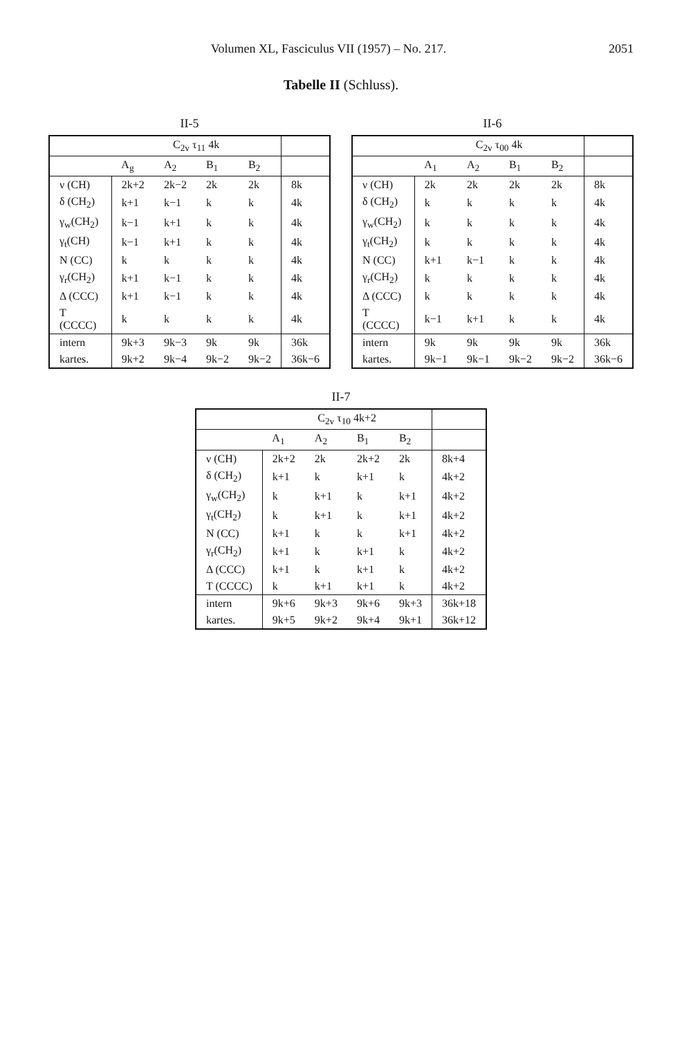Volumen XL, Fasciculus VII (1957) – No. 217. 2051
Tabelle II (Schluss).
II-5
| | C<sub>2v</sub> τ<sub>11</sub> 4k | | | | |
| --- | --- | --- | --- | --- | --- |
| | A<sub>g</sub> | A<sub>2</sub> | B<sub>1</sub> | B<sub>2</sub> | |
| ν (CH) | 2k+2 | 2k−2 | 2k | 2k | 8k |
| δ (CH<sub>2</sub>) | k+1 | k−1 | k | k | 4k |
| γ<sub>w</sub>(CH<sub>2</sub>) | k−1 | k+1 | k | k | 4k |
| γ<sub>t</sub>(CH) | k−1 | k+1 | k | k | 4k |
| N (CC) | k | k | k | k | 4k |
| γ<sub>r</sub>(CH<sub>2</sub>) | k+1 | k−1 | k | k | 4k |
| Δ (CCC) | k+1 | k−1 | k | k | 4k |
| T (CCCC) | k | k | k | k | 4k |
| intern | 9k+3 | 9k−3 | 9k | 9k | 36k |
| kartes. | 9k+2 | 9k−4 | 9k−2 | 9k−2 | 36k−6 |
II-6
| | C<sub>2v</sub> τ<sub>00</sub> 4k | | | | |
| --- | --- | --- | --- | --- | --- |
| | A<sub>1</sub> | A<sub>2</sub> | B<sub>1</sub> | B<sub>2</sub> | |
| ν (CH) | 2k | 2k | 2k | 2k | 8k |
| δ (CH<sub>2</sub>) | k | k | k | k | 4k |
| γ<sub>w</sub>(CH<sub>2</sub>) | k | k | k | k | 4k |
| γ<sub>t</sub>(CH<sub>2</sub>) | k | k | k | k | 4k |
| N (CC) | k+1 | k−1 | k | k | 4k |
| γ<sub>r</sub>(CH<sub>2</sub>) | k | k | k | k | 4k |
| Δ (CCC) | k | k | k | k | 4k |
| T (CCCC) | k−1 | k+1 | k | k | 4k |
| intern | 9k | 9k | 9k | 9k | 36k |
| kartes. | 9k−1 | 9k−1 | 9k−2 | 9k−2 | 36k−6 |
II-7
| | C<sub>2v</sub> τ<sub>10</sub> 4k+2 | | | | |
| --- | --- | --- | --- | --- | --- |
| | A<sub>1</sub> | A<sub>2</sub> | B<sub>1</sub> | B<sub>2</sub> | |
| ν (CH) | 2k+2 | 2k | 2k+2 | 2k | 8k+4 |
| δ (CH<sub>2</sub>) | k+1 | k | k+1 | k | 4k+2 |
| γ<sub>w</sub>(CH<sub>2</sub>) | k | k+1 | k | k+1 | 4k+2 |
| γ<sub>t</sub>(CH<sub>2</sub>) | k | k+1 | k | k+1 | 4k+2 |
| N (CC) | k+1 | k | k | k+1 | 4k+2 |
| γ<sub>r</sub>(CH<sub>2</sub>) | k+1 | k | k+1 | k | 4k+2 |
| Δ (CCC) | k+1 | k | k+1 | k | 4k+2 |
| T (CCCC) | k | k+1 | k+1 | k | 4k+2 |
| intern | 9k+6 | 9k+3 | 9k+6 | 9k+3 | 36k+18 |
| kartes. | 9k+5 | 9k+2 | 9k+4 | 9k+1 | 36k+12 |